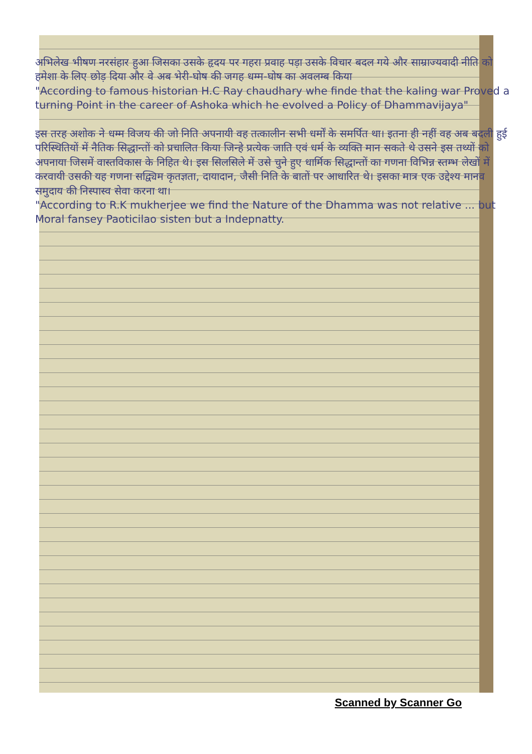अभिलेख भीषण नरसंहार हुआ जिसका उसके हृदय पर गहरा प्रवाह पड़ा उसके विचार बदल गये और साम्राज्यवादी नीति को हमेशा के लिए छोड़ दिया और वे अब भेरी-घोष की जगह धम्म-घोष का अवलम्ब किया
"According to famous historian H.C Ray chaudhary whe finde that the kaling war Proved a turning Point in the career of Ashoka which he evolved a Policy of Dhammavijaya"
इस तरह अशोक ने धम्म विजय की जो निति अपनायी वह तत्कालीन सभी धर्मों के समर्पित था। इतना ही नहीं वह अब बदली हुई परिस्थितियों में नैतिक सिद्धान्तों को प्रचालित किया जिन्हे प्रत्येक जाति एवं धर्म के व्यक्ति मान सकते थे उसने इस तथ्यों को अपनाया जिसमें वास्तविकास के निहित थे। इस सिलसिले में उसे चुने हुए धार्मिक सिद्धान्तों का गणना विभिन्न स्तम्भ लेखों में करवायी उसकी यह गणना सद्व्यिम कृतज्ञता, दायादान, जैसी निति के बातों पर आधारित थे। इसका मात्र एक उद्देश्य मानव समुदाय की निस्पास्व सेवा करना था।
"According to R.K mukherjee we find the Nature of the Dhamma was not relative ... but Moral fansey Paoticilao sisten but a Indepnatty.
Scanned by Scanner Go